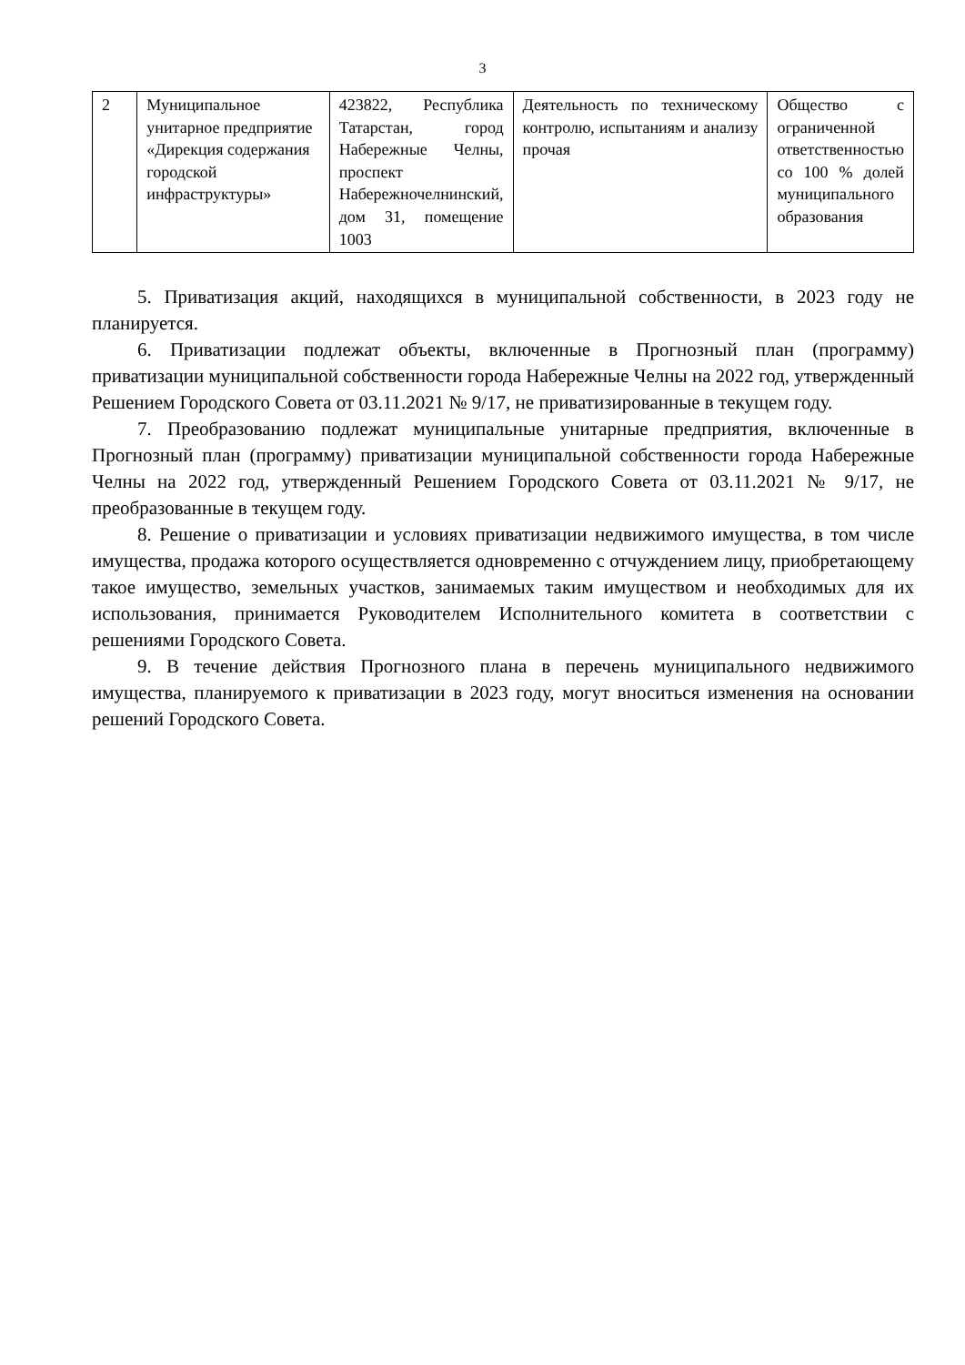3
| 2 | Муниципальное унитарное предприятие «Дирекция содержания городской инфраструктуры» | 423822, Республика Татарстан, город Набережные Челны, проспект Набережночелнинский, дом 31, помещение 1003 | Деятельность по техническому контролю, испытаниям и анализу прочая | Общество с ограниченной ответственностью со 100 % долей муниципального образования |
5. Приватизация акций, находящихся в муниципальной собственности, в 2023 году не планируется.
6. Приватизации подлежат объекты, включенные в Прогнозный план (программу) приватизации муниципальной собственности города Набережные Челны на 2022 год, утвержденный Решением Городского Совета от 03.11.2021 № 9/17, не приватизированные в текущем году.
7. Преобразованию подлежат муниципальные унитарные предприятия, включенные в Прогнозный план (программу) приватизации муниципальной собственности города Набережные Челны на 2022 год, утвержденный Решением Городского Совета от 03.11.2021 № 9/17, не преобразованные в текущем году.
8. Решение о приватизации и условиях приватизации недвижимого имущества, в том числе имущества, продажа которого осуществляется одновременно с отчуждением лицу, приобретающему такое имущество, земельных участков, занимаемых таким имуществом и необходимых для их использования, принимается Руководителем Исполнительного комитета в соответствии с решениями Городского Совета.
9. В течение действия Прогнозного плана в перечень муниципального недвижимого имущества, планируемого к приватизации в 2023 году, могут вноситься изменения на основании решений Городского Совета.